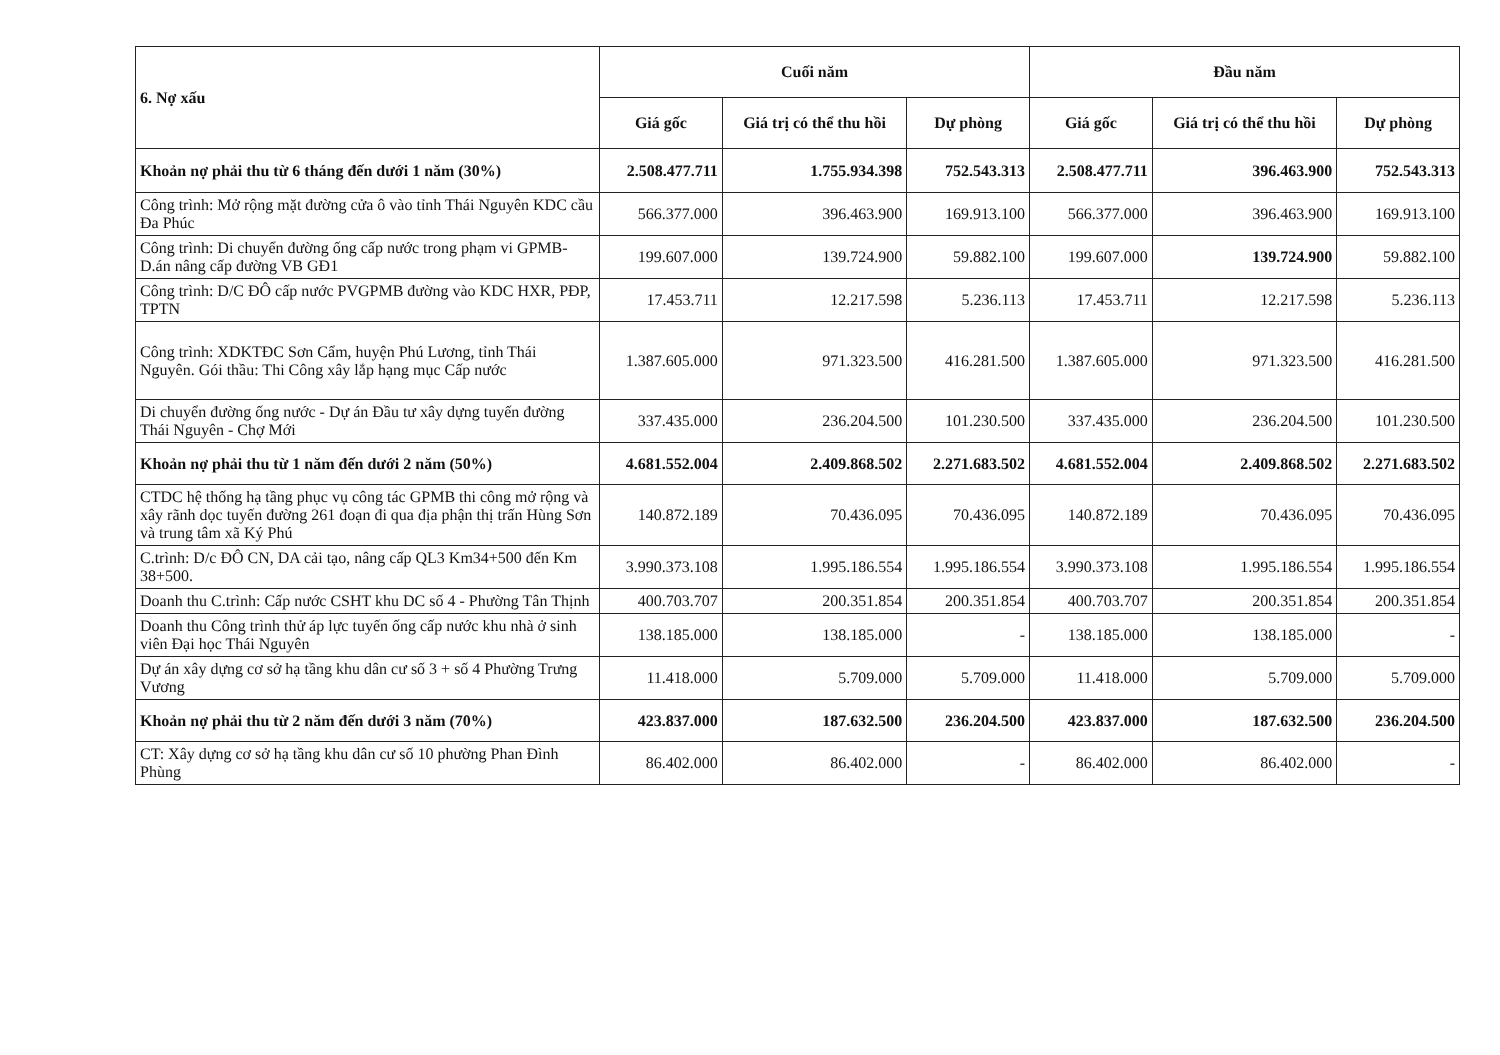| 6. Nợ xấu | Cuối năm | | | Đầu năm | | |
| --- | --- | --- | --- | --- | --- | --- |
| | Giá gốc | Giá trị có thể thu hồi | Dự phòng | Giá gốc | Giá trị có thể thu hồi | Dự phòng |
| Khoản nợ phải thu từ 6 tháng đến dưới 1 năm (30%) | 2.508.477.711 | 1.755.934.398 | 752.543.313 | 2.508.477.711 | 396.463.900 | 752.543.313 |
| Công trình: Mở rộng mặt đường cửa ô vào tỉnh Thái Nguyên KDC cầu Đa Phúc | 566.377.000 | 396.463.900 | 169.913.100 | 566.377.000 | 396.463.900 | 169.913.100 |
| Công trình: Di chuyển đường ống cấp nước trong phạm vi GPMB-D.án nâng cấp đường VB GĐ1 | 199.607.000 | 139.724.900 | 59.882.100 | 199.607.000 | 139.724.900 | 59.882.100 |
| Công trình: D/C ĐÔ cấp nước PVGPMB đường vào KDC HXR, PĐP, TPTN | 17.453.711 | 12.217.598 | 5.236.113 | 17.453.711 | 12.217.598 | 5.236.113 |
| Công trình: XDKTĐC Sơn Cẩm, huyện Phú Lương, tỉnh Thái Nguyên. Gói thầu: Thi Công xây lắp hạng mục Cấp nước | 1.387.605.000 | 971.323.500 | 416.281.500 | 1.387.605.000 | 971.323.500 | 416.281.500 |
| Di chuyển đường ống nước - Dự án Đầu tư xây dựng tuyến đường Thái Nguyên - Chợ Mới | 337.435.000 | 236.204.500 | 101.230.500 | 337.435.000 | 236.204.500 | 101.230.500 |
| Khoản nợ phải thu từ 1 năm đến dưới 2 năm (50%) | 4.681.552.004 | 2.409.868.502 | 2.271.683.502 | 4.681.552.004 | 2.409.868.502 | 2.271.683.502 |
| CTDC hệ thống hạ tầng phục vụ công tác GPMB thi công mở rộng và xây rãnh dọc tuyến đường 261 đoạn đi qua địa phận thị trấn Hùng Sơn và trung tâm xã Ký Phú | 140.872.189 | 70.436.095 | 70.436.095 | 140.872.189 | 70.436.095 | 70.436.095 |
| C.trình: D/c ĐÔ CN, DA cải tạo, nâng cấp QL3 Km34+500 đến Km 38+500. | 3.990.373.108 | 1.995.186.554 | 1.995.186.554 | 3.990.373.108 | 1.995.186.554 | 1.995.186.554 |
| Doanh thu C.trình: Cấp nước CSHT khu DC số 4 - Phường Tân Thịnh | 400.703.707 | 200.351.854 | 200.351.854 | 400.703.707 | 200.351.854 | 200.351.854 |
| Doanh thu Công trình thử áp lực tuyến ống cấp nước khu nhà ở sinh viên Đại học Thái Nguyên | 138.185.000 | 138.185.000 | - | 138.185.000 | 138.185.000 | - |
| Dự án xây dựng cơ sở hạ tầng khu dân cư số 3 + số 4 Phường Trưng Vương | 11.418.000 | 5.709.000 | 5.709.000 | 11.418.000 | 5.709.000 | 5.709.000 |
| Khoản nợ phải thu từ 2 năm đến dưới 3 năm (70%) | 423.837.000 | 187.632.500 | 236.204.500 | 423.837.000 | 187.632.500 | 236.204.500 |
| CT: Xây dựng cơ sở hạ tầng khu dân cư số 10 phường Phan Đình Phùng | 86.402.000 | 86.402.000 | - | 86.402.000 | 86.402.000 | - |